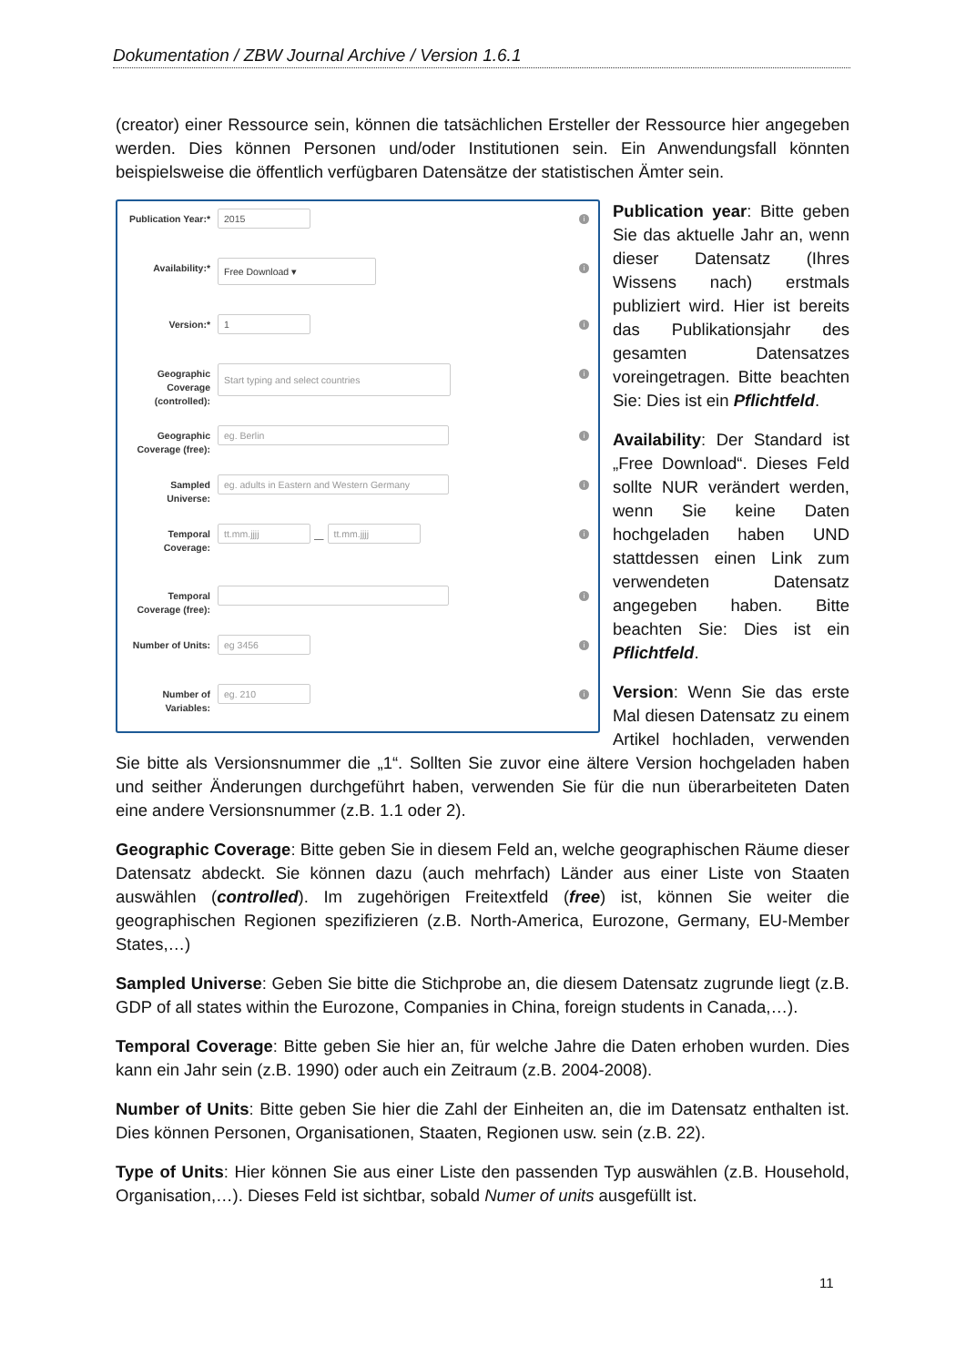Dokumentation / ZBW Journal Archive / Version 1.6.1
(creator) einer Ressource sein, können die tatsächlichen Ersteller der Ressource hier angegeben werden. Dies können Personen und/oder Institutionen sein. Ein Anwendungsfall könnten beispielsweise die öffentlich verfügbaren Datensätze der statistischen Ämter sein.
Publication Year:*
2015
i
Availability:*
Free Download ▾
i
Version:*
1
i
Geographic Coverage (controlled):
Start typing and select countries
i
Geographic Coverage (free):
eg. Berlin
i
Sampled Universe:
eg. adults in Eastern and Western Germany
i
Temporal Coverage:
tt.mm.jjjj
—
tt.mm.jjjj
i
Temporal Coverage (free):
i
Number of Units:
eg 3456
i
Number of Variables:
eg. 210
i
Publication year: Bitte geben Sie das aktuelle Jahr an, wenn dieser Datensatz (Ihres Wissens nach) erstmals publiziert wird. Hier ist bereits das Publikationsjahr des gesamten Datensatzes voreingetragen. Bitte beachten Sie: Dies ist ein Pflichtfeld.
Availability: Der Standard ist „Free Download“. Dieses Feld sollte NUR verändert werden, wenn Sie keine Daten hochgeladen haben UND stattdessen einen Link zum verwendeten Datensatz angegeben haben. Bitte beachten Sie: Dies ist ein Pflichtfeld.
Version: Wenn Sie das erste Mal diesen Datensatz zu einem Artikel hochladen, verwenden Sie bitte als Versionsnummer die „1“. Sollten Sie zuvor eine ältere Version hochgeladen haben und seither Änderungen durchgeführt haben, verwenden Sie für die nun überarbeiteten Daten eine andere Versionsnummer (z.B. 1.1 oder 2).
Geographic Coverage: Bitte geben Sie in diesem Feld an, welche geographischen Räume dieser Datensatz abdeckt. Sie können dazu (auch mehrfach) Länder aus einer Liste von Staaten auswählen (controlled). Im zugehörigen Freitextfeld (free) ist, können Sie weiter die geographischen Regionen spezifizieren (z.B. North-America, Eurozone, Germany, EU-Member States,…)
Sampled Universe: Geben Sie bitte die Stichprobe an, die diesem Datensatz zugrunde liegt (z.B. GDP of all states within the Eurozone, Companies in China, foreign students in Canada,…).
Temporal Coverage: Bitte geben Sie hier an, für welche Jahre die Daten erhoben wurden. Dies kann ein Jahr sein (z.B. 1990) oder auch ein Zeitraum (z.B. 2004-2008).
Number of Units: Bitte geben Sie hier die Zahl der Einheiten an, die im Datensatz enthalten ist. Dies können Personen, Organisationen, Staaten, Regionen usw. sein (z.B. 22).
Type of Units: Hier können Sie aus einer Liste den passenden Typ auswählen (z.B. Household, Organisation,…). Dieses Feld ist sichtbar, sobald Numer of units ausgefüllt ist.
11